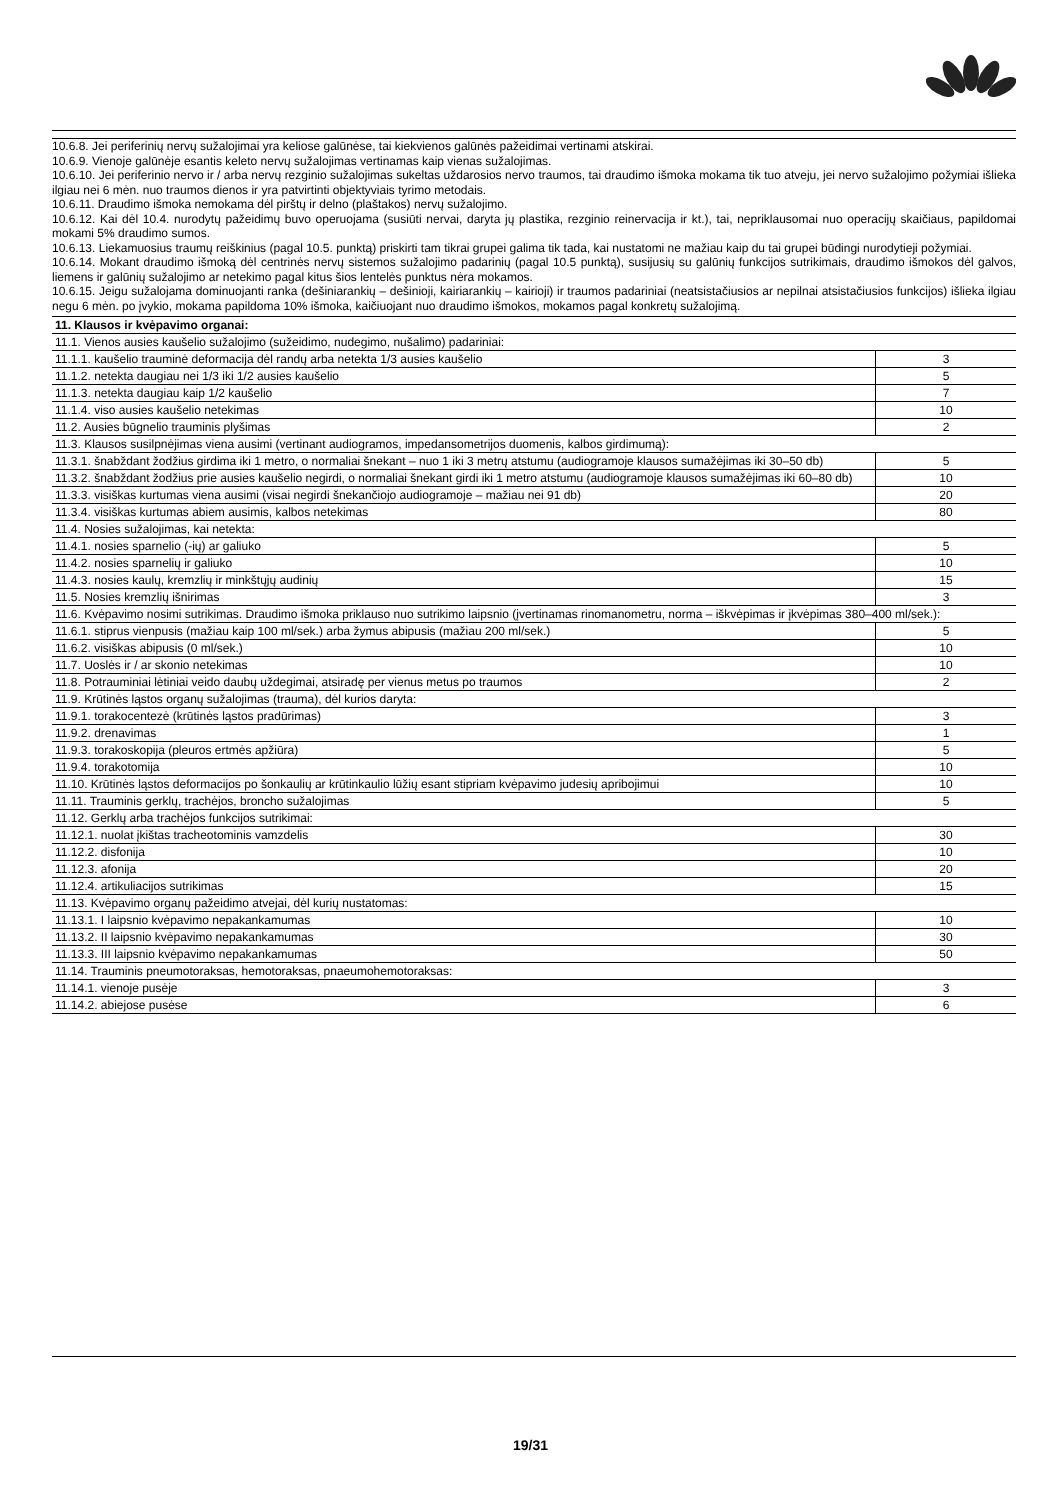10.6.8. Jei periferinių nervų sužalojimai yra keliose galūnėse, tai kiekvienos galūnės pažeidimai vertinami atskirai.
10.6.9. Vienoje galūnėje esantis keleto nervų sužalojimas vertinamas kaip vienas sužalojimas.
10.6.10. Jei periferinio nervo ir / arba nervų rezginio sužalojimas sukeltas uždarosios nervo traumos, tai draudimo išmoka mokama tik tuo atveju, jei nervo sužalojimo požymiai išlieka ilgiau nei 6 mėn. nuo traumos dienos ir yra patvirtinti objektyviais tyrimo metodais.
10.6.11. Draudimo išmoka nemokama dėl pirštų ir delno (plaštakos) nervų sužalojimo.
10.6.12. Kai dėl 10.4. nurodytų pažeidimų buvo operuojama (susiūti nervai, daryta jų plastika, rezginio reinervacija ir kt.), tai, nepriklausomai nuo operacijų skaičiaus, papildomai mokami 5% draudimo sumos.
10.6.13. Liekamuosius traumų reiškinius (pagal 10.5. punktą) priskirti tam tikrai grupei galima tik tada, kai nustatomi ne mažiau kaip du tai grupei būdingi nurodytieji požymiai.
10.6.14. Mokant draudimo išmoką dėl centrinės nervų sistemos sužalojimo padarinių (pagal 10.5 punktą), susijusių su galūnių funkcijos sutrikimais, draudimo išmokos dėl galvos, liemens ir galūnių sužalojimo ar netekimo pagal kitus šios lentelės punktus nėra mokamos.
10.6.15. Jeigu sužalojama dominuojanti ranka (dešiniarankių – dešinioji, kairiarankių – kairioji) ir traumos padariniai (neatsistačiusios ar nepilnai atsistačiusios funkcijos) išlieka ilgiau negu 6 mėn. po įvykio, mokama papildoma 10% išmoka, kaičiuojant nuo draudimo išmokos, mokamos pagal konkretų sužalojimą.
| 11. Klausos ir kvėpavimo organai: | |
| 11.1. Vienos ausies kaušelio sužalojimo (sužeidimo, nudegimo, nušalimo) padariniai: | |
| 11.1.1. kaušelio trauminė deformacija dėl randų arba netekta 1/3 ausies kaušelio | 3 |
| 11.1.2. netekta daugiau nei 1/3 iki 1/2 ausies kaušelio | 5 |
| 11.1.3. netekta daugiau kaip 1/2 kaušelio | 7 |
| 11.1.4. viso ausies kaušelio netekimas | 10 |
| 11.2. Ausies būgnelio trauminis plyšimas | 2 |
| 11.3. Klausos susilpnėjimas viena ausimi (vertinant audiogramos, impedansometrijos duomenis, kalbos girdimumą): | |
| 11.3.1. šnabždant žodžius girdima iki 1 metro, o normaliai šnekant – nuo 1 iki 3 metrų atstumu (audiogramoje klausos sumažėjimas iki 30–50 db) | 5 |
| 11.3.2. šnabždant žodžius prie ausies kaušelio negirdi, o normaliai šnekant girdi iki 1 metro atstumu (audiogramoje klausos sumažėjimas iki 60–80 db) | 10 |
| 11.3.3. visiškas kurtumas viena ausimi (visai negirdi šnekančiojo audiogramoje – mažiau nei 91 db) | 20 |
| 11.3.4. visiškas kurtumas abiem ausimis, kalbos netekimas | 80 |
| 11.4. Nosies sužalojimas, kai netekta: | |
| 11.4.1. nosies sparnelio (-ių) ar galiuko | 5 |
| 11.4.2. nosies sparnelių ir galiuko | 10 |
| 11.4.3. nosies kaulų, kremzlių ir minkštųjų audinių | 15 |
| 11.5. Nosies kremzlių išnirimas | 3 |
| 11.6. Kvėpavimo nosimi sutrikimas. Draudimo išmoka priklauso nuo sutrikimo laipsnio (įvertinamas rinomanometru, norma – iškvėpimas ir įkvėpimas 380–400 ml/sek.): | |
| 11.6.1. stiprus vienpusis (mažiau kaip 100 ml/sek.) arba žymus abipusis (mažiau 200 ml/sek.) | 5 |
| 11.6.2. visiškas abipusis (0 ml/sek.) | 10 |
| 11.7. Uoslės ir / ar skonio netekimas | 10 |
| 11.8. Potrauminiai lėtiniai veido daubų uždegimai, atsiradę per vienus metus po traumos | 2 |
| 11.9. Krūtinės ląstos organų sužalojimas (trauma), dėl kurios daryta: | |
| 11.9.1. torakocentezė (krūtinės ląstos pradūrimas) | 3 |
| 11.9.2. drenavimas | 1 |
| 11.9.3. torakoskopija (pleuros ertmės apžiūra) | 5 |
| 11.9.4. torakotomija | 10 |
| 11.10. Krūtinės ląstos deformacijos po šonkaulių ar krūtinkaulio lūžių esant stipriam kvėpavimo judesių apribojimui | 10 |
| 11.11. Trauminis gerklų, trachėjos, broncho sužalojimas | 5 |
| 11.12. Gerklų arba trachėjos funkcijos sutrikimai: | |
| 11.12.1. nuolat įkištas tracheotominis vamzdelis | 30 |
| 11.12.2. disfonija | 10 |
| 11.12.3. afonija | 20 |
| 11.12.4. artikuliacijos sutrikimas | 15 |
| 11.13. Kvėpavimo organų pažeidimo atvejai, dėl kurių nustatomas: | |
| 11.13.1. I laipsnio kvėpavimo nepakankamumas | 10 |
| 11.13.2. II laipsnio kvėpavimo nepakankamumas | 30 |
| 11.13.3. III laipsnio kvėpavimo nepakankamumas | 50 |
| 11.14. Trauminis pneumotoraksas, hemotoraksas, pnaeumohemotoraksas: | |
| 11.14.1. vienoje pusėje | 3 |
| 11.14.2. abiejose pusėse | 6 |
19/31